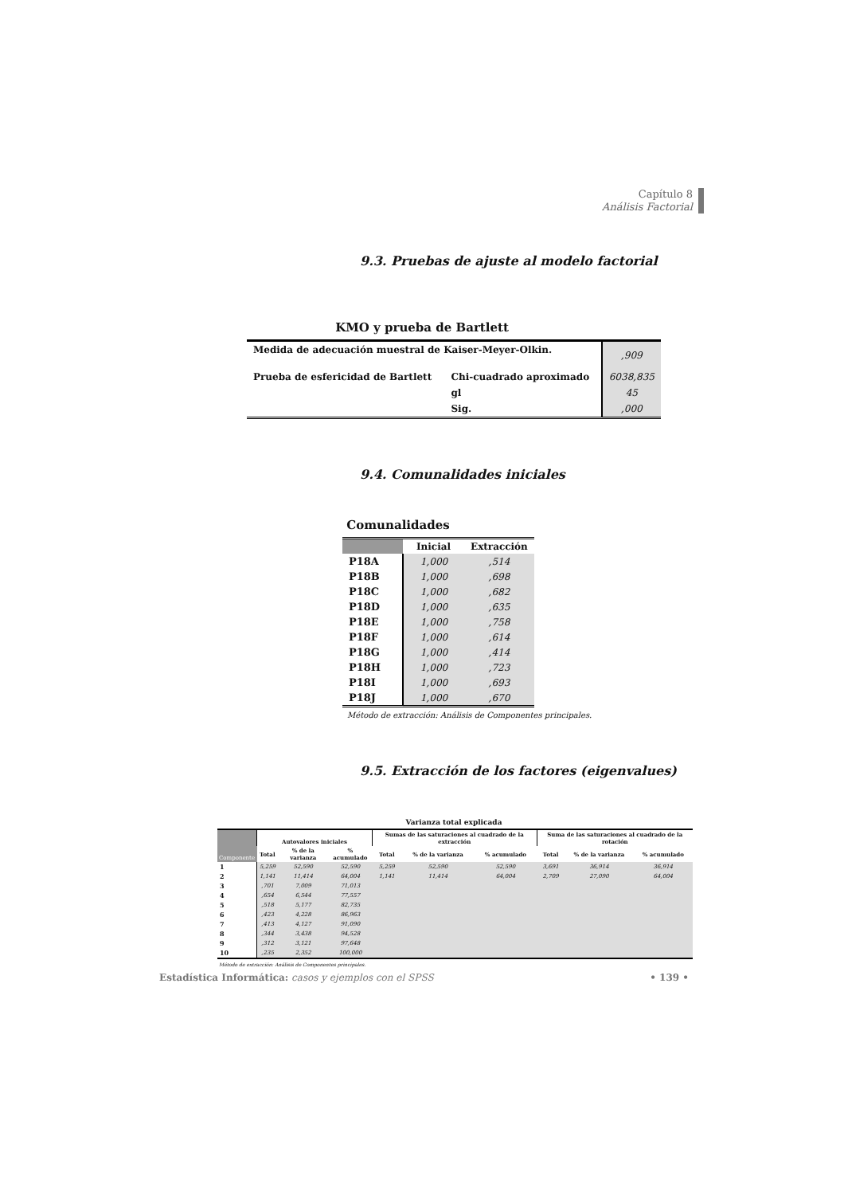Capítulo 8
Análisis Factorial
9.3. Pruebas de ajuste al modelo factorial
KMO y prueba de Bartlett
| Medida de adecuación muestral de Kaiser-Meyer-Olkin. | | ,909 |
| Prueba de esfericidad de Bartlett | Chi-cuadrado aproximado | 6038,835 |
| | gl | 45 |
| | Sig. | ,000 |
9.4. Comunalidades iniciales
Comunalidades
| | Inicial | Extracción |
| --- | --- | --- |
| P18A | 1,000 | ,514 |
| P18B | 1,000 | ,698 |
| P18C | 1,000 | ,682 |
| P18D | 1,000 | ,635 |
| P18E | 1,000 | ,758 |
| P18F | 1,000 | ,614 |
| P18G | 1,000 | ,414 |
| P18H | 1,000 | ,723 |
| P18I | 1,000 | ,693 |
| P18J | 1,000 | ,670 |
Método de extracción: Análisis de Componentes principales.
9.5. Extracción de los factores (eigenvalues)
Varianza total explicada
| Componente | Autovalores iniciales | | | Sumas de las saturaciones al cuadrado de la extracción | | | Suma de las saturaciones al cuadrado de la rotación | | |
| --- | --- | --- | --- | --- | --- | --- | --- | --- | --- |
| | Total | % de la varianza | % acumulado | Total | % de la varianza | % acumulado | Total | % de la varianza | % acumulado |
| 1 | 5,259 | 52,590 | 52,590 | 5,259 | 52,590 | 52,590 | 3,691 | 36,914 | 36,914 |
| 2 | 1,141 | 11,414 | 64,004 | 1,141 | 11,414 | 64,004 | 2,709 | 27,090 | 64,004 |
| 3 | ,701 | 7,009 | 71,013 | | | | | | |
| 4 | ,654 | 6,544 | 77,557 | | | | | | |
| 5 | ,518 | 5,177 | 82,735 | | | | | | |
| 6 | ,423 | 4,228 | 86,963 | | | | | | |
| 7 | ,413 | 4,127 | 91,090 | | | | | | |
| 8 | ,344 | 3,438 | 94,528 | | | | | | |
| 9 | ,312 | 3,121 | 97,648 | | | | | | |
| 10 | ,235 | 2,352 | 100,000 | | | | | | |
Método de extracción: Análisis de Componentes principales.
• 139 • Estadística Informática: casos y ejemplos con el SPSS